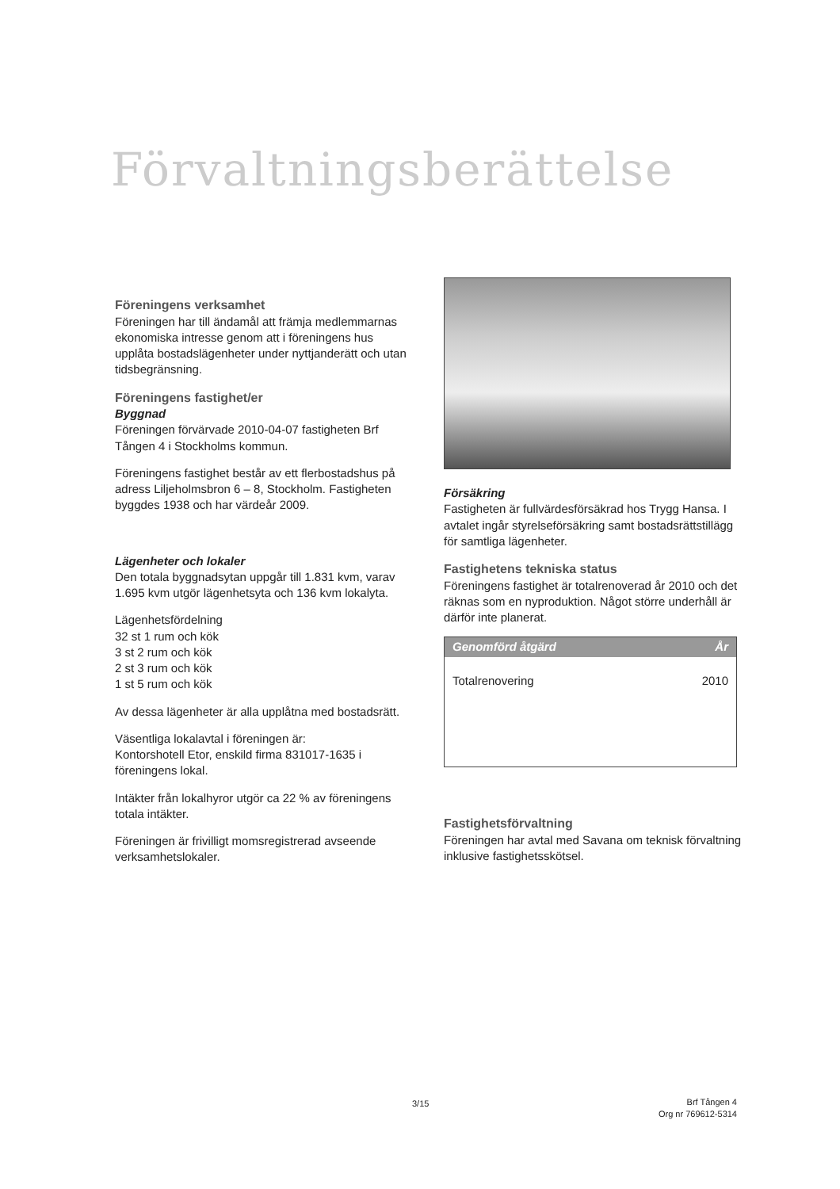Förvaltningsberättelse
Föreningens verksamhet
Föreningen har till ändamål att främja medlemmarnas ekonomiska intresse genom att i föreningens hus upplåta bostadslägenheter under nyttjanderätt och utan tidsbegränsning.
Föreningens fastighet/er
Byggnad
Föreningen förvärvade 2010-04-07 fastigheten Brf Tången 4 i Stockholms kommun.
Föreningens fastighet består av ett flerbostadshus på adress Liljeholmsbron 6 – 8, Stockholm. Fastigheten byggdes 1938 och har värdeår 2009.
Lägenheter och lokaler
Den totala byggnadsytan uppgår till 1.831 kvm, varav 1.695 kvm utgör lägenhetsyta och 136 kvm lokalyta.
Lägenhetsfördelning
32 st 1 rum och kök
3 st 2 rum och kök
2 st 3 rum och kök
1 st 5 rum och kök
Av dessa lägenheter är alla upplåtna med bostadsrätt.
Väsentliga lokalavtal i föreningen är:
Kontorshotell Etor, enskild firma 831017-1635 i föreningens lokal.
Intäkter från lokalhyror utgör ca 22 % av föreningens totala intäkter.
Föreningen är frivilligt momsregistrerad avseende verksamhetslokaler.
Försäkring
Fastigheten är fullvärdesförsäkrad hos Trygg Hansa. I avtalet ingår styrelseförsäkring samt bostadsrättstillägg för samtliga lägenheter.
Fastighetens tekniska status
Föreningens fastighet är totalrenoverad år 2010 och det räknas som en nyproduktion. Något större underhåll är därför inte planerat.
| Genomförd åtgärd | År |
| --- | --- |
| Totalrenovering | 2010 |
Fastighetsförvaltning
Föreningen har avtal med Savana om teknisk förvaltning inklusive fastighetsskötsel.
3/15
Brf Tången 4
Org nr 769612-5314